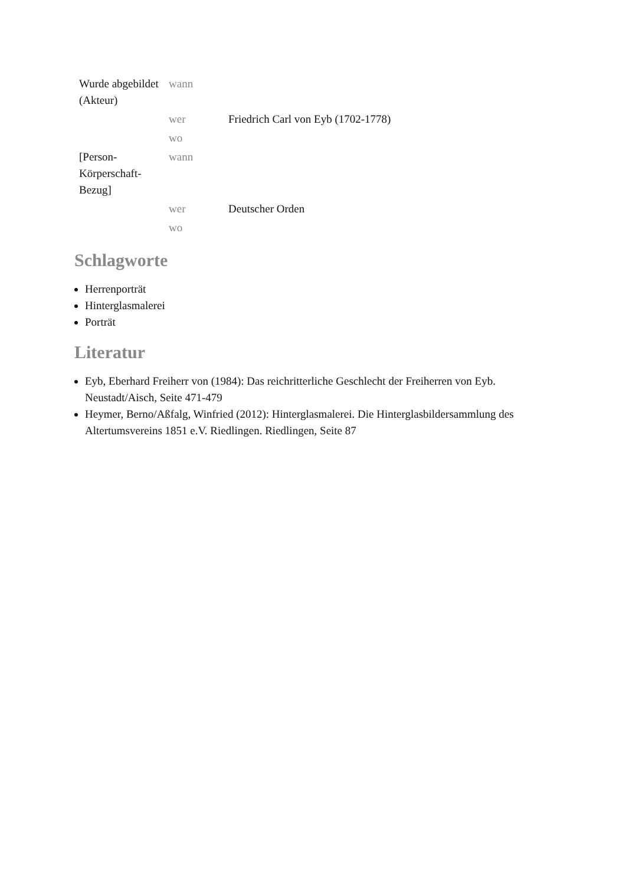| Wurde abgebildet (Akteur) | wann | |
| | wer | Friedrich Carl von Eyb (1702-1778) |
| | wo | |
| [Person-Körperschaft-Bezug] | wann | |
| | wer | Deutscher Orden |
| | wo | |
Schlagworte
Herrenporträt
Hinterglasmalerei
Porträt
Literatur
Eyb, Eberhard Freiherr von (1984): Das reichritterliche Geschlecht der Freiherren von Eyb. Neustadt/Aisch, Seite 471-479
Heymer, Berno/Aßfalg, Winfried (2012): Hinterglasmalerei. Die Hinterglasbildersammlung des Altertumsvereins 1851 e.V. Riedlingen. Riedlingen, Seite 87